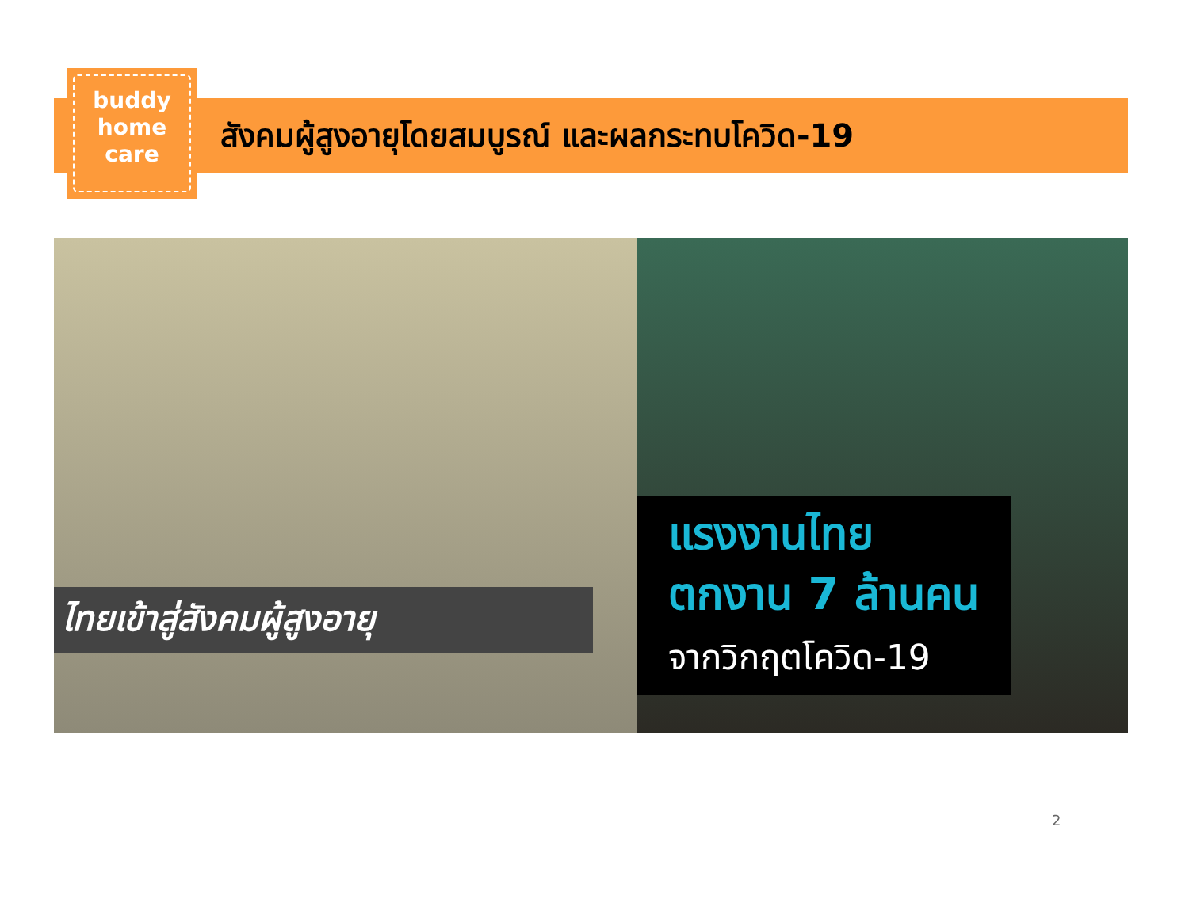buddy
home
care
สังคมผู้สูงอายุโดยสมบูรณ์ และผลกระทบโควิด-19
ไทยเข้าสู่สังคมผู้สูงอายุ
แรงงานไทย
ตกงาน 7 ล้านคน
จากวิกฤตโควิด-19
2